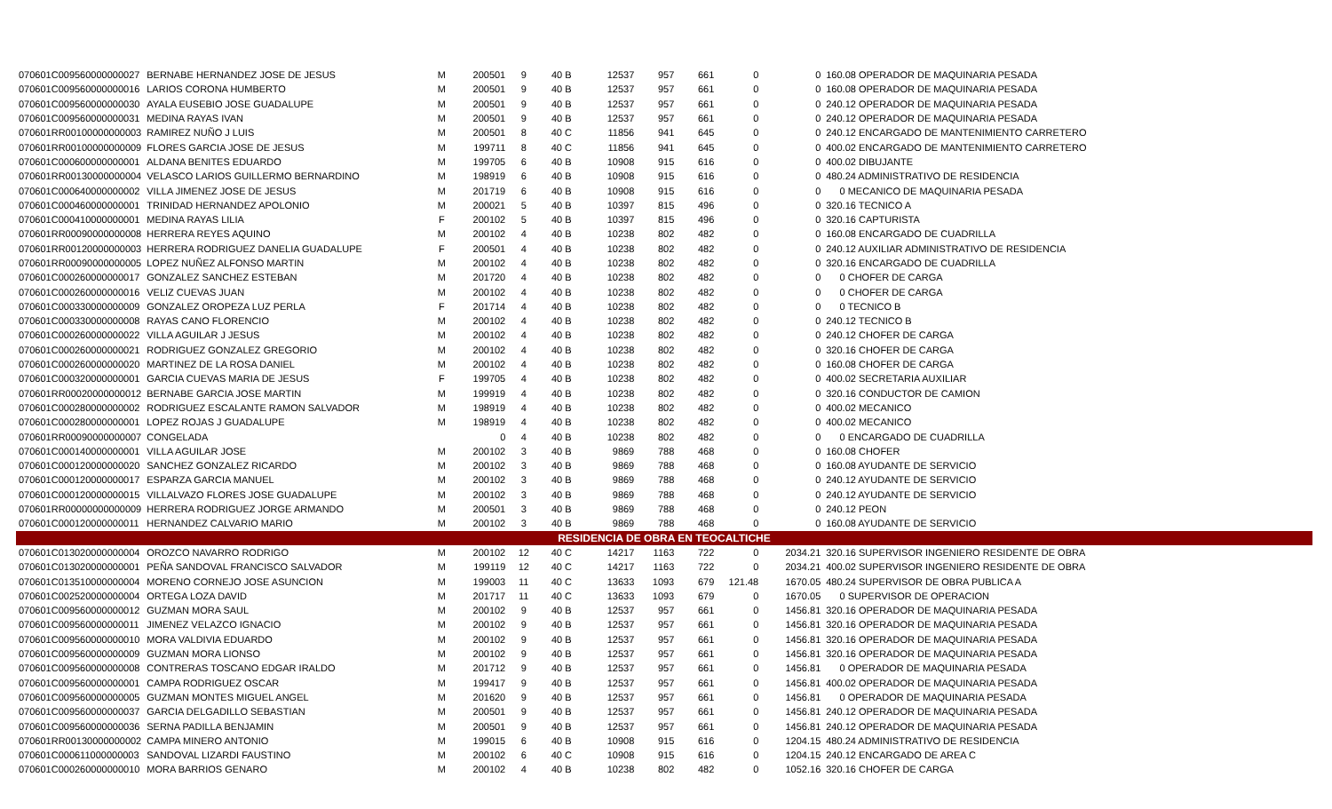| 070601C009560000000027 | BERNABE HERNANDEZ JOSE DE JESUS | M | 200501 | 9 | 40 B | 12537 | 957 | 661 | 0 | 0 | 160.08 OPERADOR DE MAQUINARIA PESADA |
| 070601C009560000000016 | LARIOS CORONA HUMBERTO | M | 200501 | 9 | 40 B | 12537 | 957 | 661 | 0 | 0 | 160.08 OPERADOR DE MAQUINARIA PESADA |
| 070601C009560000000030 | AYALA EUSEBIO JOSE GUADALUPE | M | 200501 | 9 | 40 B | 12537 | 957 | 661 | 0 | 0 | 240.12 OPERADOR DE MAQUINARIA PESADA |
| 070601C009560000000031 | MEDINA RAYAS IVAN | M | 200501 | 9 | 40 B | 12537 | 957 | 661 | 0 | 0 | 240.12 OPERADOR DE MAQUINARIA PESADA |
| 070601RR00100000000003 | RAMIREZ NUÑO J LUIS | M | 200501 | 8 | 40 C | 11856 | 941 | 645 | 0 | 0 | 240.12 ENCARGADO DE MANTENIMIENTO CARRETERO |
| 070601RR00100000000009 | FLORES GARCIA JOSE DE JESUS | M | 199711 | 8 | 40 C | 11856 | 941 | 645 | 0 | 0 | 400.02 ENCARGADO DE MANTENIMIENTO CARRETERO |
| 070601C000600000000001 | ALDANA BENITES EDUARDO | M | 199705 | 6 | 40 B | 10908 | 915 | 616 | 0 | 0 | 400.02 DIBUJANTE |
| 070601RR00130000000004 | VELASCO LARIOS GUILLERMO BERNARDINO | M | 198919 | 6 | 40 B | 10908 | 915 | 616 | 0 | 0 | 480.24 ADMINISTRATIVO DE RESIDENCIA |
| 070601C000640000000002 | VILLA JIMENEZ JOSE DE JESUS | M | 201719 | 6 | 40 B | 10908 | 915 | 616 | 0 | 0 | 0 MECANICO DE MAQUINARIA PESADA |
| 070601C000460000000001 | TRINIDAD HERNANDEZ APOLONIO | M | 200021 | 5 | 40 B | 10397 | 815 | 496 | 0 | 0 | 320.16 TECNICO A |
| 070601C000410000000001 | MEDINA RAYAS LILIA | F | 200102 | 5 | 40 B | 10397 | 815 | 496 | 0 | 0 | 320.16 CAPTURISTA |
| 070601RR00090000000008 | HERRERA REYES AQUINO | M | 200102 | 4 | 40 B | 10238 | 802 | 482 | 0 | 0 | 160.08 ENCARGADO DE CUADRILLA |
| 070601RR00120000000003 | HERRERA RODRIGUEZ DANELIA GUADALUPE | F | 200501 | 4 | 40 B | 10238 | 802 | 482 | 0 | 0 | 240.12 AUXILIAR ADMINISTRATIVO DE RESIDENCIA |
| 070601RR00090000000005 | LOPEZ NUÑEZ ALFONSO MARTIN | M | 200102 | 4 | 40 B | 10238 | 802 | 482 | 0 | 0 | 320.16 ENCARGADO DE CUADRILLA |
| 070601C000260000000017 | GONZALEZ SANCHEZ ESTEBAN | M | 201720 | 4 | 40 B | 10238 | 802 | 482 | 0 | 0 | 0 CHOFER DE CARGA |
| 070601C000260000000016 | VELIZ CUEVAS JUAN | M | 200102 | 4 | 40 B | 10238 | 802 | 482 | 0 | 0 | 0 CHOFER DE CARGA |
| 070601C000330000000009 | GONZALEZ OROPEZA LUZ PERLA | F | 201714 | 4 | 40 B | 10238 | 802 | 482 | 0 | 0 | 0 TECNICO B |
| 070601C000330000000008 | RAYAS CANO FLORENCIO | M | 200102 | 4 | 40 B | 10238 | 802 | 482 | 0 | 0 | 240.12 TECNICO B |
| 070601C000260000000022 | VILLA AGUILAR J JESUS | M | 200102 | 4 | 40 B | 10238 | 802 | 482 | 0 | 0 | 240.12 CHOFER DE CARGA |
| 070601C000260000000021 | RODRIGUEZ GONZALEZ GREGORIO | M | 200102 | 4 | 40 B | 10238 | 802 | 482 | 0 | 0 | 320.16 CHOFER DE CARGA |
| 070601C000260000000020 | MARTINEZ DE LA ROSA DANIEL | M | 200102 | 4 | 40 B | 10238 | 802 | 482 | 0 | 0 | 160.08 CHOFER DE CARGA |
| 070601C000320000000001 | GARCIA CUEVAS MARIA DE JESUS | F | 199705 | 4 | 40 B | 10238 | 802 | 482 | 0 | 0 | 400.02 SECRETARIA AUXILIAR |
| 070601RR00020000000012 | BERNABE GARCIA JOSE MARTIN | M | 199919 | 4 | 40 B | 10238 | 802 | 482 | 0 | 0 | 320.16 CONDUCTOR DE CAMION |
| 070601C000280000000002 | RODRIGUEZ ESCALANTE RAMON SALVADOR | M | 198919 | 4 | 40 B | 10238 | 802 | 482 | 0 | 0 | 400.02 MECANICO |
| 070601C000280000000001 | LOPEZ ROJAS J GUADALUPE | M | 198919 | 4 | 40 B | 10238 | 802 | 482 | 0 | 0 | 400.02 MECANICO |
| 070601RR00090000000007 | CONGELADA | | 0 | 4 | 40 B | 10238 | 802 | 482 | 0 | 0 | 0 ENCARGADO DE CUADRILLA |
| 070601C000140000000001 | VILLA AGUILAR JOSE | M | 200102 | 3 | 40 B | 9869 | 788 | 468 | 0 | 0 | 160.08 CHOFER |
| 070601C000120000000020 | SANCHEZ GONZALEZ RICARDO | M | 200102 | 3 | 40 B | 9869 | 788 | 468 | 0 | 0 | 160.08 AYUDANTE DE SERVICIO |
| 070601C000120000000017 | ESPARZA GARCIA MANUEL | M | 200102 | 3 | 40 B | 9869 | 788 | 468 | 0 | 0 | 240.12 AYUDANTE DE SERVICIO |
| 070601C000120000000015 | VILLALVAZO FLORES JOSE GUADALUPE | M | 200102 | 3 | 40 B | 9869 | 788 | 468 | 0 | 0 | 240.12 AYUDANTE DE SERVICIO |
| 070601RR00000000000009 | HERRERA RODRIGUEZ JORGE ARMANDO | M | 200501 | 3 | 40 B | 9869 | 788 | 468 | 0 | 0 | 240.12 PEON |
| 070601C000120000000011 | HERNANDEZ CALVARIO MARIO | M | 200102 | 3 | 40 B | 9869 | 788 | 468 | 0 | 0 | 160.08 AYUDANTE DE SERVICIO |
| RESIDENCIA DE OBRA EN TEOCALTICHE | | | | | | | | | | | |
| 070601C013020000000004 | OROZCO NAVARRO RODRIGO | M | 200102 | 12 | 40 C | 14217 | 1163 | 722 | 0 | 2034.21 | 320.16 SUPERVISOR INGENIERO RESIDENTE DE OBRA |
| 070601C013020000000001 | PEÑA SANDOVAL FRANCISCO SALVADOR | M | 199119 | 12 | 40 C | 14217 | 1163 | 722 | 0 | 2034.21 | 400.02 SUPERVISOR INGENIERO RESIDENTE DE OBRA |
| 070601C013510000000004 | MORENO CORNEJO JOSE ASUNCION | M | 199003 | 11 | 40 C | 13633 | 1093 | 679 | 121.48 | 1670.05 | 480.24 SUPERVISOR DE OBRA PUBLICA A |
| 070601C002520000000004 | ORTEGA LOZA DAVID | M | 201717 | 11 | 40 C | 13633 | 1093 | 679 | 0 | 1670.05 | 0 SUPERVISOR DE OPERACION |
| 070601C009560000000012 | GUZMAN MORA SAUL | M | 200102 | 9 | 40 B | 12537 | 957 | 661 | 0 | 1456.81 | 320.16 OPERADOR DE MAQUINARIA PESADA |
| 070601C009560000000011 | JIMENEZ VELAZCO IGNACIO | M | 200102 | 9 | 40 B | 12537 | 957 | 661 | 0 | 1456.81 | 320.16 OPERADOR DE MAQUINARIA PESADA |
| 070601C009560000000010 | MORA VALDIVIA EDUARDO | M | 200102 | 9 | 40 B | 12537 | 957 | 661 | 0 | 1456.81 | 320.16 OPERADOR DE MAQUINARIA PESADA |
| 070601C009560000000009 | GUZMAN MORA LIONSO | M | 200102 | 9 | 40 B | 12537 | 957 | 661 | 0 | 1456.81 | 320.16 OPERADOR DE MAQUINARIA PESADA |
| 070601C009560000000008 | CONTRERAS TOSCANO EDGAR IRALDO | M | 201712 | 9 | 40 B | 12537 | 957 | 661 | 0 | 1456.81 | 0 OPERADOR DE MAQUINARIA PESADA |
| 070601C009560000000001 | CAMPA RODRIGUEZ OSCAR | M | 199417 | 9 | 40 B | 12537 | 957 | 661 | 0 | 1456.81 | 400.02 OPERADOR DE MAQUINARIA PESADA |
| 070601C009560000000005 | GUZMAN MONTES MIGUEL ANGEL | M | 201620 | 9 | 40 B | 12537 | 957 | 661 | 0 | 1456.81 | 0 OPERADOR DE MAQUINARIA PESADA |
| 070601C009560000000037 | GARCIA DELGADILLO SEBASTIAN | M | 200501 | 9 | 40 B | 12537 | 957 | 661 | 0 | 1456.81 | 240.12 OPERADOR DE MAQUINARIA PESADA |
| 070601C009560000000036 | SERNA PADILLA BENJAMIN | M | 200501 | 9 | 40 B | 12537 | 957 | 661 | 0 | 1456.81 | 240.12 OPERADOR DE MAQUINARIA PESADA |
| 070601RR00130000000002 | CAMPA MINERO ANTONIO | M | 199015 | 6 | 40 B | 10908 | 915 | 616 | 0 | 1204.15 | 480.24 ADMINISTRATIVO DE RESIDENCIA |
| 070601C000611000000003 | SANDOVAL LIZARDI FAUSTINO | M | 200102 | 6 | 40 C | 10908 | 915 | 616 | 0 | 1204.15 | 240.12 ENCARGADO DE AREA C |
| 070601C000260000000010 | MORA BARRIOS GENARO | M | 200102 | 4 | 40 B | 10238 | 802 | 482 | 0 | 1052.16 | 320.16 CHOFER DE CARGA |